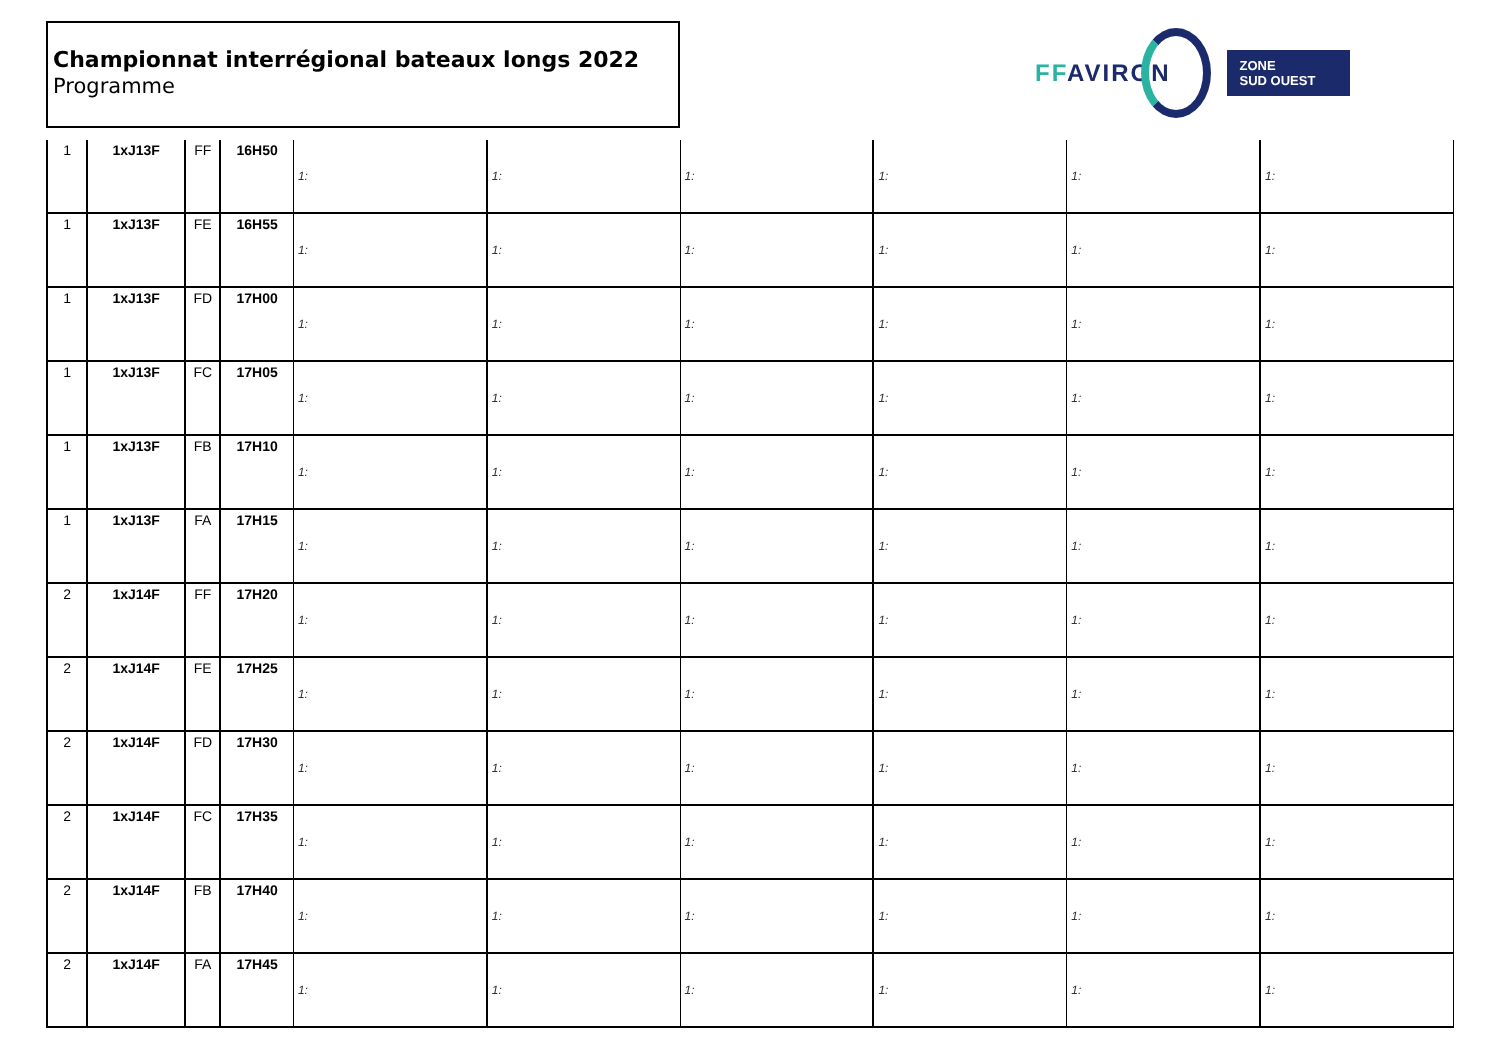Championnat interrégional bateaux longs 2022
Programme
FFAVIRON
ZONE
SUD OUEST
| 1 | 1xJ13F | FF | 16H50 | 1: | 1: | 1: | 1: | 1: | 1: |
| 1 | 1xJ13F | FE | 16H55 | 1: | 1: | 1: | 1: | 1: | 1: |
| 1 | 1xJ13F | FD | 17H00 | 1: | 1: | 1: | 1: | 1: | 1: |
| 1 | 1xJ13F | FC | 17H05 | 1: | 1: | 1: | 1: | 1: | 1: |
| 1 | 1xJ13F | FB | 17H10 | 1: | 1: | 1: | 1: | 1: | 1: |
| 1 | 1xJ13F | FA | 17H15 | 1: | 1: | 1: | 1: | 1: | 1: |
| 2 | 1xJ14F | FF | 17H20 | 1: | 1: | 1: | 1: | 1: | 1: |
| 2 | 1xJ14F | FE | 17H25 | 1: | 1: | 1: | 1: | 1: | 1: |
| 2 | 1xJ14F | FD | 17H30 | 1: | 1: | 1: | 1: | 1: | 1: |
| 2 | 1xJ14F | FC | 17H35 | 1: | 1: | 1: | 1: | 1: | 1: |
| 2 | 1xJ14F | FB | 17H40 | 1: | 1: | 1: | 1: | 1: | 1: |
| 2 | 1xJ14F | FA | 17H45 | 1: | 1: | 1: | 1: | 1: | 1: |